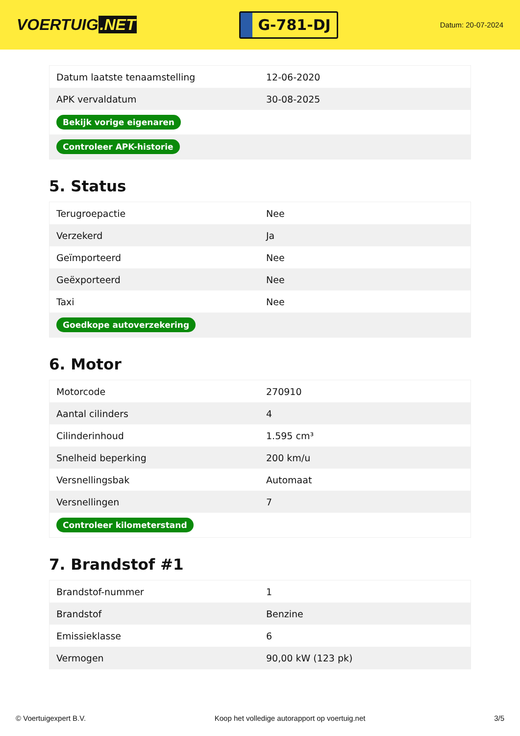VOERTUIG.NET
G-781-DJ
Datum: 20-07-2024
| Datum laatste tenaamstelling | 12-06-2020 |
| APK vervaldatum | 30-08-2025 |
| Bekijk vorige eigenaren | |
| Controleer APK-historie | |
5. Status
| Terugroepactie | Nee |
| Verzekerd | Ja |
| Geïmporteerd | Nee |
| Geëxporteerd | Nee |
| Taxi | Nee |
| Goedkope autoverzekering | |
6. Motor
| Motorcode | 270910 |
| Aantal cilinders | 4 |
| Cilinderinhoud | 1.595 cm³ |
| Snelheid beperking | 200 km/u |
| Versnellingsbak | Automaat |
| Versnellingen | 7 |
| Controleer kilometerstand | |
7. Brandstof #1
| Brandstof-nummer | 1 |
| Brandstof | Benzine |
| Emissieklasse | 6 |
| Vermogen | 90,00 kW (123 pk) |
© Voertuigexpert B.V. Koop het volledige autorapport op voertuig.net 3/5